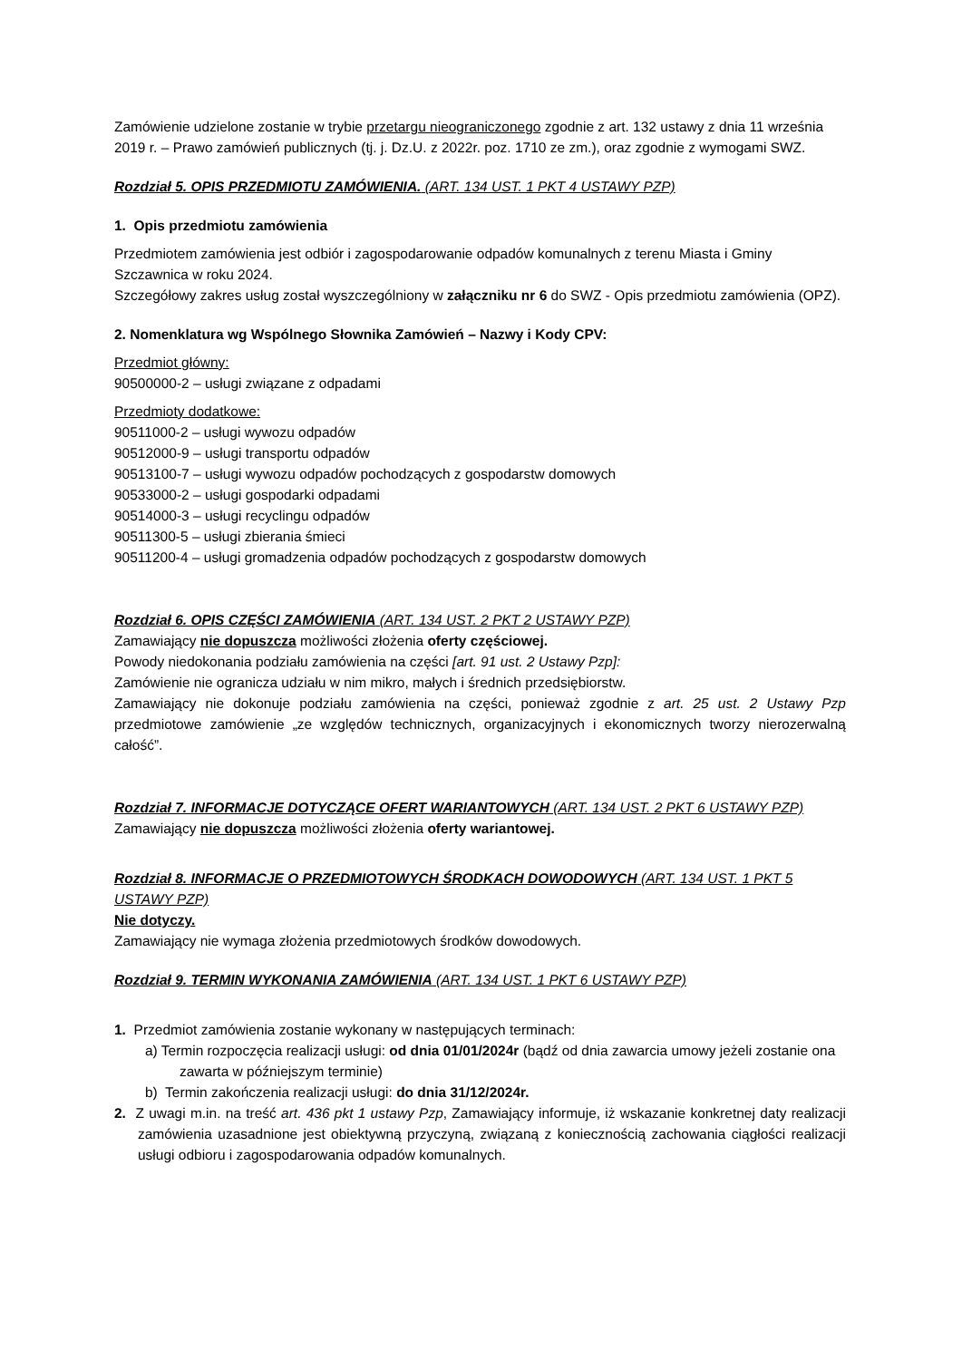Zamówienie udzielone zostanie w trybie przetargu nieograniczonego zgodnie z art. 132 ustawy z dnia 11 września 2019 r. – Prawo zamówień publicznych (tj. j. Dz.U. z 2022r. poz. 1710 ze zm.), oraz zgodnie z wymogami SWZ.
Rozdział 5. OPIS PRZEDMIOTU ZAMÓWIENIA. (ART. 134 UST. 1 PKT 4 USTAWY PZP)
1. Opis przedmiotu zamówienia
Przedmiotem zamówienia jest odbiór i zagospodarowanie odpadów komunalnych z terenu Miasta i Gminy Szczawnica w roku 2024.
Szczegółowy zakres usług został wyszczególniony w załączniku nr 6 do SWZ - Opis przedmiotu zamówienia (OPZ).
2. Nomenklatura wg Wspólnego Słownika Zamówień – Nazwy i Kody CPV:
Przedmiot główny:
90500000-2 – usługi związane z odpadami
Przedmioty dodatkowe:
90511000-2 – usługi wywozu odpadów
90512000-9 – usługi transportu odpadów
90513100-7 – usługi wywozu odpadów pochodzących z gospodarstw domowych
90533000-2 – usługi gospodarki odpadami
90514000-3 – usługi recyclingu odpadów
90511300-5 – usługi zbierania śmieci
90511200-4 – usługi gromadzenia odpadów pochodzących z gospodarstw domowych
Rozdział 6. OPIS CZĘŚCI ZAMÓWIENIA (ART. 134 UST. 2 PKT 2 USTAWY PZP)
Zamawiający nie dopuszcza możliwości złożenia oferty częściowej.
Powody niedokonania podziału zamówienia na części [art. 91 ust. 2 Ustawy Pzp]:
Zamówienie nie ogranicza udziału w nim mikro, małych i średnich przedsiębiorstw.
Zamawiający nie dokonuje podziału zamówienia na części, ponieważ zgodnie z art. 25 ust. 2 Ustawy Pzp przedmiotowe zamówienie „ze względów technicznych, organizacyjnych i ekonomicznych tworzy nierozerwalną całość”.
Rozdział 7. INFORMACJE DOTYCZĄCE OFERT WARIANTOWYCH (ART. 134 UST. 2 PKT 6 USTAWY PZP)
Zamawiający nie dopuszcza możliwości złożenia oferty wariantowej.
Rozdział 8. INFORMACJE O PRZEDMIOTOWYCH ŚRODKACH DOWODOWYCH (ART. 134 UST. 1 PKT 5 USTAWY PZP)
Nie dotyczy.
Zamawiający nie wymaga złożenia przedmiotowych środków dowodowych.
Rozdział 9. TERMIN WYKONANIA ZAMÓWIENIA (ART. 134 UST. 1 PKT 6 USTAWY PZP)
1. Przedmiot zamówienia zostanie wykonany w następujących terminach:
a) Termin rozpoczęcia realizacji usługi: od dnia 01/01/2024r (bądź od dnia zawarcia umowy jeżeli zostanie ona zawarta w późniejszym terminie)
b) Termin zakończenia realizacji usługi: do dnia 31/12/2024r.
2. Z uwagi m.in. na treść art. 436 pkt 1 ustawy Pzp, Zamawiający informuje, iż wskazanie konkretnej daty realizacji zamówienia uzasadnione jest obiektywną przyczyną, związaną z koniecznością zachowania ciągłości realizacji usługi odbioru i zagospodarowania odpadów komunalnych.